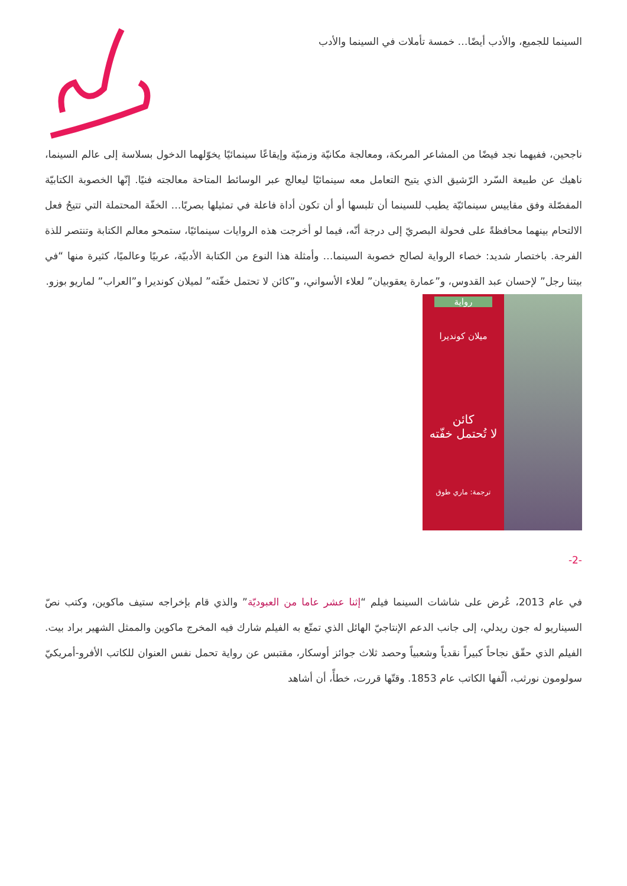السينما للجميع، والأدب أيضًا… خمسة تأملات في السينما والأدب
ناجحين، ففيهما نجد فيضًا من المشاعر المربكة، ومعالجة مكانيّة وزمنيّة وإيقاعًا سينمائيًا يخوّلهما الدخول بسلاسة إلى عالم السينما، ناهيك عن طبيعة السّرد الرّشيق الذي يتيح التعامل معه سينمائيًا ليعالج عبر الوسائط المتاحة معالجته فنيًا. إنّها الخصوبة الكتابيّة المفصّلة وفق مقاييس سينمائيّة يطيب للسينما أن تلبسها أو أن تكون أداة فاعلة في تمثيلها بصريًا… الخفّة المحتملة التي تتيحُ فعل الالتحام بينهما محافظةً على فحولة البصريّ إلى درجة أنّه، فيما لو أخرجت هذه الروايات سينمائيًا، ستمحو معالم الكتابة وتنتصر للذة الفرجة. باختصار شديد: خصاء الرواية لصالح خصوبة السينما… وأمثلة هذا النوع من الكتابة الأدبيّة، عربيًا وعالميًا، كثيرة منها “في بيتنا رجل” لإحسان عبد القدوس، و”عمارة يعقوبيان” لعلاء الأسواني، و”كائن لا تحتمل خفّته” لميلان كونديرا و”العراب” لماريو بوزو.
رواية
ميلان كونديرا
كائن
لا تُحتمل خفّته
ترجمة: ماري طوق
-2-
في عام 2013، عُرض على شاشات السينما فيلم “إثنا عشر عاما من العبوديّة” والذي قام بإخراجه ستيف ماكوين، وكتب نصّ السيناريو له جون ريدلي، إلى جانب الدعم الإنتاجيّ الهائل الذي تمتّع به الفيلم شارك فيه المخرج ماكوين والممثل الشهير براد بيت. الفيلم الذي حقّق نجاحاً كبيراً نقدياً وشعبياً وحصد ثلاث جوائز أوسكار، مقتبس عن رواية تحمل نفس العنوان للكاتب الأفرو-أمريكيّ سولومون نورثب، ألّفها الكاتب عام 1853. وقتّها قررت، خطأً، أن أشاهد